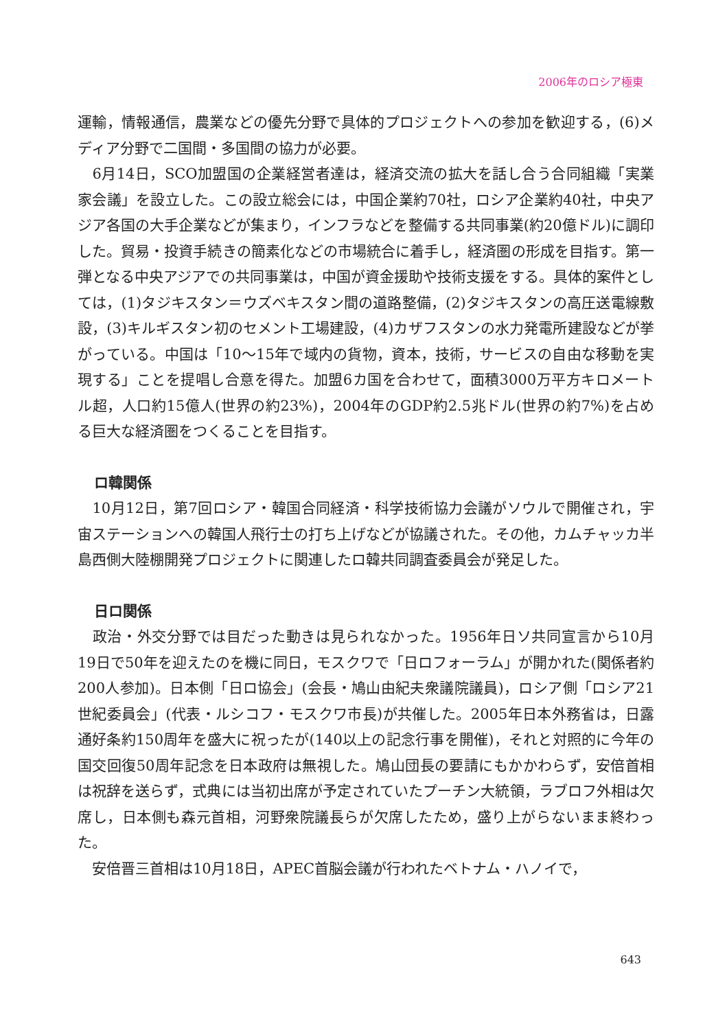2006年のロシア極東
運輸，情報通信，農業などの優先分野で具体的プロジェクトへの参加を歓迎する，(6)メディア分野で二国間・多国間の協力が必要。
　6月14日，SCO加盟国の企業経営者達は，経済交流の拡大を話し合う合同組織「実業家会議」を設立した。この設立総会には，中国企業約70社，ロシア企業約40社，中央アジア各国の大手企業などが集まり，インフラなどを整備する共同事業(約20億ドル)に調印した。貿易・投資手続きの簡素化などの市場統合に着手し，経済圏の形成を目指す。第一弾となる中央アジアでの共同事業は，中国が資金援助や技術支援をする。具体的案件としては，(1)タジキスタン＝ウズベキスタン間の道路整備，(2)タジキスタンの高圧送電線敷設，(3)キルギスタン初のセメント工場建設，(4)カザフスタンの水力発電所建設などが挙がっている。中国は「10〜15年で域内の貨物，資本，技術，サービスの自由な移動を実現する」ことを提唱し合意を得た。加盟6カ国を合わせて，面積3000万平方キロメートル超，人口約15億人(世界の約23%)，2004年のGDP約2.5兆ドル(世界の約7%)を占める巨大な経済圏をつくることを目指す。
ロ韓関係
　10月12日，第7回ロシア・韓国合同経済・科学技術協力会議がソウルで開催され，宇宙ステーションへの韓国人飛行士の打ち上げなどが協議された。その他，カムチャッカ半島西側大陸棚開発プロジェクトに関連したロ韓共同調査委員会が発足した。
日ロ関係
　政治・外交分野では目だった動きは見られなかった。1956年日ソ共同宣言から10月19日で50年を迎えたのを機に同日，モスクワで「日ロフォーラム」が開かれた(関係者約200人参加)。日本側「日ロ協会」(会長・鳩山由紀夫衆議院議員)，ロシア側「ロシア21世紀委員会」(代表・ルシコフ・モスクワ市長)が共催した。2005年日本外務省は，日露通好条約150周年を盛大に祝ったが(140以上の記念行事を開催)，それと対照的に今年の国交回復50周年記念を日本政府は無視した。鳩山団長の要請にもかかわらず，安倍首相は祝辞を送らず，式典には当初出席が予定されていたプーチン大統領，ラブロフ外相は欠席し，日本側も森元首相，河野衆院議長らが欠席したため，盛り上がらないまま終わった。
　安倍晋三首相は10月18日，APEC首脳会議が行われたベトナム・ハノイで，
643